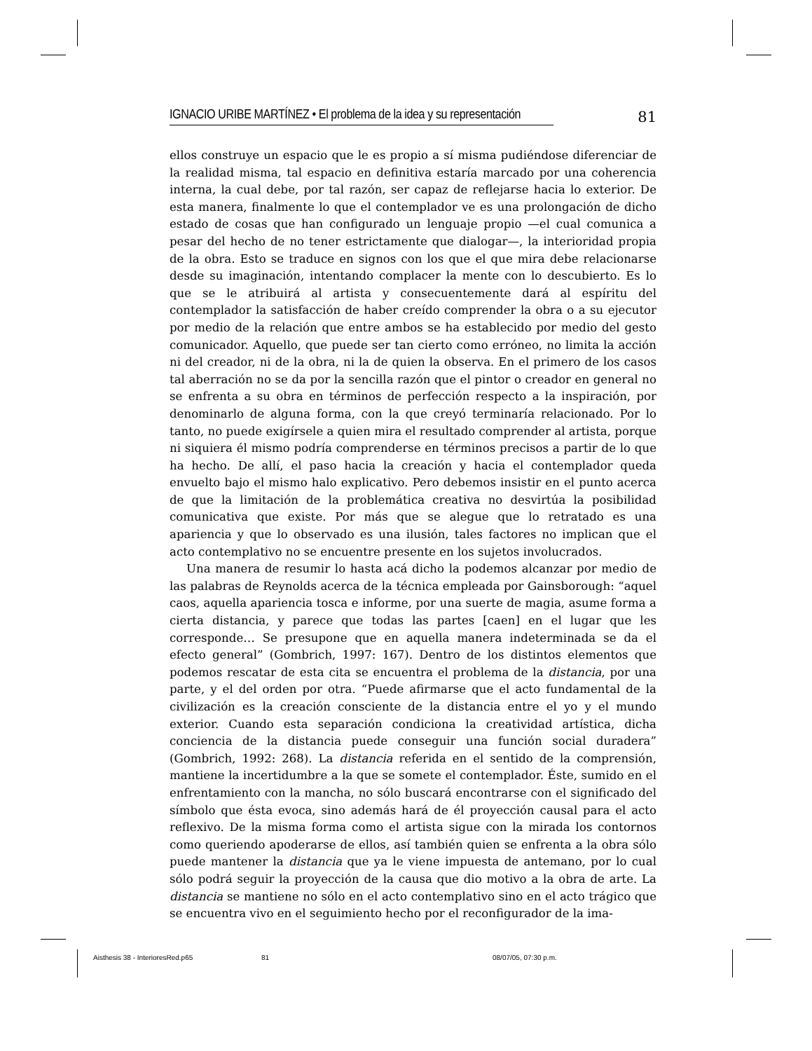IGNACIO URIBE MARTÍNEZ • El problema de la idea y su representación
81
ellos construye un espacio que le es propio a sí misma pudiéndose diferenciar de la realidad misma, tal espacio en definitiva estaría marcado por una coherencia interna, la cual debe, por tal razón, ser capaz de reflejarse hacia lo exterior. De esta manera, finalmente lo que el contemplador ve es una prolongación de dicho estado de cosas que han configurado un lenguaje propio —el cual comunica a pesar del hecho de no tener estrictamente que dialogar—, la interioridad propia de la obra. Esto se traduce en signos con los que el que mira debe relacionarse desde su imaginación, intentando complacer la mente con lo descubierto. Es lo que se le atribuirá al artista y consecuentemente dará al espíritu del contemplador la satisfacción de haber creído comprender la obra o a su ejecutor por medio de la relación que entre ambos se ha establecido por medio del gesto comunicador. Aquello, que puede ser tan cierto como erróneo, no limita la acción ni del creador, ni de la obra, ni la de quien la observa. En el primero de los casos tal aberración no se da por la sencilla razón que el pintor o creador en general no se enfrenta a su obra en términos de perfección respecto a la inspiración, por denominarlo de alguna forma, con la que creyó terminaría relacionado. Por lo tanto, no puede exigírsele a quien mira el resultado comprender al artista, porque ni siquiera él mismo podría comprenderse en términos precisos a partir de lo que ha hecho. De allí, el paso hacia la creación y hacia el contemplador queda envuelto bajo el mismo halo explicativo. Pero debemos insistir en el punto acerca de que la limitación de la problemática creativa no desvirtúa la posibilidad comunicativa que existe. Por más que se alegue que lo retratado es una apariencia y que lo observado es una ilusión, tales factores no implican que el acto contemplativo no se encuentre presente en los sujetos involucrados.
Una manera de resumir lo hasta acá dicho la podemos alcanzar por medio de las palabras de Reynolds acerca de la técnica empleada por Gainsborough: “aquel caos, aquella apariencia tosca e informe, por una suerte de magia, asume forma a cierta distancia, y parece que todas las partes [caen] en el lugar que les corresponde… Se presupone que en aquella manera indeterminada se da el efecto general” (Gombrich, 1997: 167). Dentro de los distintos elementos que podemos rescatar de esta cita se encuentra el problema de la distancia, por una parte, y el del orden por otra. “Puede afirmarse que el acto fundamental de la civilización es la creación consciente de la distancia entre el yo y el mundo exterior. Cuando esta separación condiciona la creatividad artística, dicha conciencia de la distancia puede conseguir una función social duradera” (Gombrich, 1992: 268). La distancia referida en el sentido de la comprensión, mantiene la incertidumbre a la que se somete el contemplador. Éste, sumido en el enfrentamiento con la mancha, no sólo buscará encontrarse con el significado del símbolo que ésta evoca, sino además hará de él proyección causal para el acto reflexivo. De la misma forma como el artista sigue con la mirada los contornos como queriendo apoderarse de ellos, así también quien se enfrenta a la obra sólo puede mantener la distancia que ya le viene impuesta de antemano, por lo cual sólo podrá seguir la proyección de la causa que dio motivo a la obra de arte. La distancia se mantiene no sólo en el acto contemplativo sino en el acto trágico que se encuentra vivo en el seguimiento hecho por el reconfigurador de la ima-
Aisthesis 38 - InterioresRed.p65 81 08/07/05, 07:30 p.m.